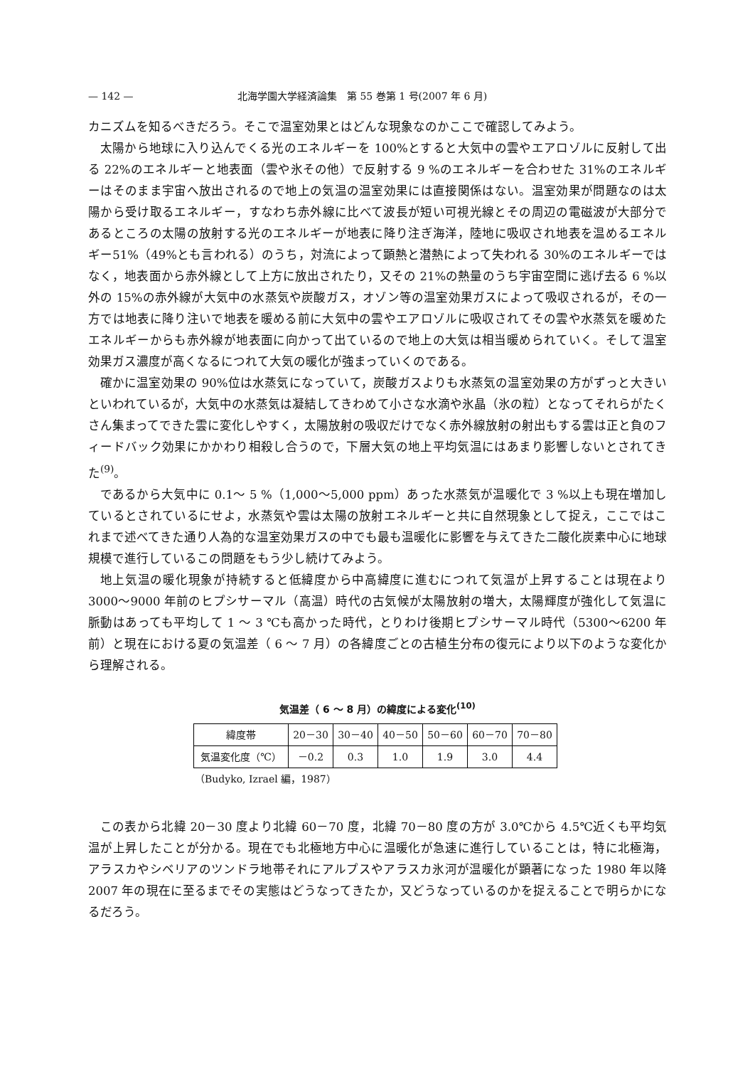— 142 — 北海学園大学経済論集　第 55 巻第 1 号(2007 年 6 月)
カニズムを知るべきだろう。そこで温室効果とはどんな現象なのかここで確認してみよう。
太陽から地球に入り込んでくる光のエネルギーを 100%とすると大気中の雲やエアロゾルに反射して出る 22%のエネルギーと地表面（雲や氷その他）で反射する 9 %のエネルギーを合わせた 31%のエネルギーはそのまま宇宙へ放出されるので地上の気温の温室効果には直接関係はない。温室効果が問題なのは太陽から受け取るエネルギー，すなわち赤外線に比べて波長が短い可視光線とその周辺の電磁波が大部分であるところの太陽の放射する光のエネルギーが地表に降り注ぎ海洋，陸地に吸収され地表を温めるエネルギー51%（49%とも言われる）のうち，対流によって顕熱と潜熱によって失われる 30%のエネルギーではなく，地表面から赤外線として上方に放出されたり，又その 21%の熱量のうち宇宙空間に逃げ去る 6 %以外の 15%の赤外線が大気中の水蒸気や炭酸ガス，オゾン等の温室効果ガスによって吸収されるが，その一方では地表に降り注いで地表を暖める前に大気中の雲やエアロゾルに吸収されてその雲や水蒸気を暖めたエネルギーからも赤外線が地表面に向かって出ているので地上の大気は相当暖められていく。そして温室効果ガス濃度が高くなるにつれて大気の暖化が強まっていくのである。
確かに温室効果の 90%位は水蒸気になっていて，炭酸ガスよりも水蒸気の温室効果の方がずっと大きいといわれているが，大気中の水蒸気は凝結してきわめて小さな水滴や氷晶（氷の粒）となってそれらがたくさん集まってできた雲に変化しやすく，太陽放射の吸収だけでなく赤外線放射の射出もする雲は正と負のフィードバック効果にかかわり相殺し合うので，下層大気の地上平均気温にはあまり影響しないとされてきた<sup>(9)</sup>。
であるから大気中に 0.1～ 5 %（1,000～5,000 ppm）あった水蒸気が温暖化で 3 %以上も現在増加しているとされているにせよ，水蒸気や雲は太陽の放射エネルギーと共に自然現象として捉え，ここではこれまで述べてきた通り人為的な温室効果ガスの中でも最も温暖化に影響を与えてきた二酸化炭素中心に地球規模で進行しているこの問題をもう少し続けてみよう。
地上気温の暖化現象が持続すると低緯度から中高緯度に進むにつれて気温が上昇することは現在より 3000～9000 年前のヒプシサーマル（高温）時代の古気候が太陽放射の増大，太陽輝度が強化して気温に脈動はあっても平均して 1 ～ 3 ℃も高かった時代，とりわけ後期ヒプシサーマル時代（5300～6200 年前）と現在における夏の気温差（ 6 ～ 7 月）の各緯度ごとの古植生分布の復元により以下のような変化から理解される。
気温差（ 6 ～ 8 月）の緯度による変化<sup>(10)</sup>
| 緯度帯 | 20－30 | 30－40 | 40－50 | 50－60 | 60－70 | 70－80 |
| 気温変化度（℃） | －0.2 | 0.3 | 1.0 | 1.9 | 3.0 | 4.4 |
（Budyko, Izrael 編，1987）
この表から北緯 20－30 度より北緯 60－70 度，北緯 70－80 度の方が 3.0℃から 4.5℃近くも平均気温が上昇したことが分かる。現在でも北極地方中心に温暖化が急速に進行していることは，特に北極海，アラスカやシベリアのツンドラ地帯それにアルプスやアラスカ氷河が温暖化が顕著になった 1980 年以降 2007 年の現在に至るまでその実態はどうなってきたか，又どうなっているのかを捉えることで明らかになるだろう。